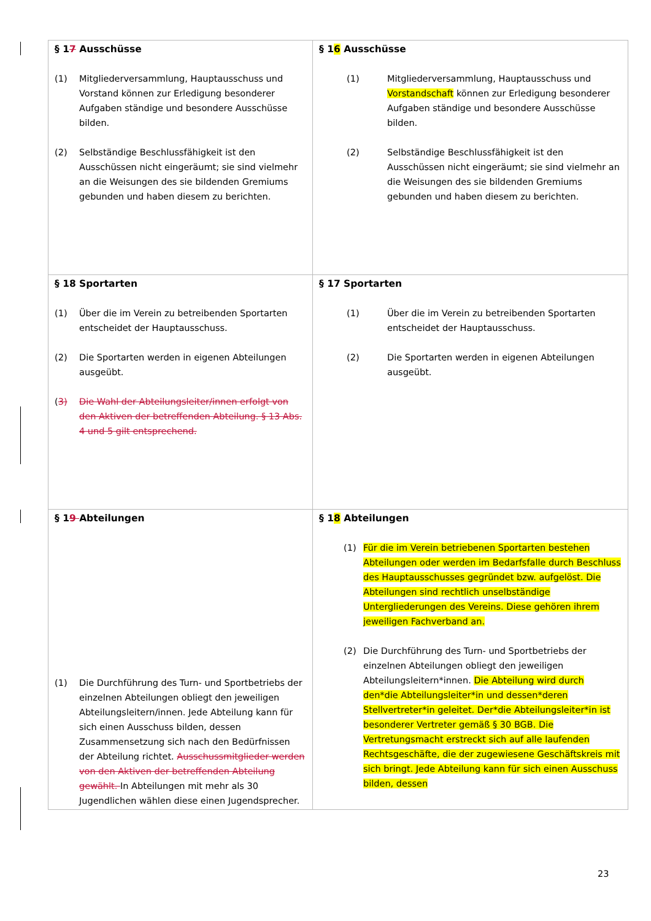| § 1 7 Ausschüsse (1) Mitgliederversammlung, Hauptausschuss und Vorstand können zur Erledigung besonderer Aufgaben ständige und besondere Ausschüsse bilden. (2) Selbständige Beschlussfähigkeit ist den Ausschüssen nicht eingeräumt; sie sind vielmehr an die Weisungen des sie bildenden Gremiums gebunden und haben diesem zu berichten. | § 1 6 Ausschüsse (1) Mitgliederversammlung, Hauptausschuss und Vorstandschaft können zur Erledigung besonderer Aufgaben ständige und besondere Ausschüsse bilden. (2) Selbständige Beschlussfähigkeit ist den Ausschüssen nicht eingeräumt; sie sind vielmehr an die Weisungen des sie bildenden Gremiums gebunden und haben diesem zu berichten. |
| § 18 Sportarten (1) Über die im Verein zu betreibenden Sportarten entscheidet der Hauptausschuss. (2) Die Sportarten werden in eigenen Abteilungen ausgeübt. ( 3) Die Wahl der Abteilungsleiter/innen erfolgt von den Aktiven der betreffenden Abteilung. § 13 Abs. 4 und 5 gilt entsprechend. | § 17 Sportarten (1) Über die im Verein zu betreibenden Sportarten entscheidet der Hauptausschuss. (2) Die Sportarten werden in eigenen Abteilungen ausgeübt. |
| § 1 9 Abteilungen (1) Die Durchführung des Turn- und Sportbetriebs der einzelnen Abteilungen obliegt den jeweiligen Abteilungsleitern/innen. Jede Abteilung kann für sich einen Ausschuss bilden, dessen Zusammensetzung sich nach den Bedürfnissen der Abteilung richtet. Ausschussmitglieder werden von den Aktiven der betreffenden Abteilung gewählt. In Abteilungen mit mehr als 30 Jugendlichen wählen diese einen Jugendsprecher. | § 1 8 Abteilungen (1) Für die im Verein betriebenen Sportarten bestehen Abteilungen oder werden im Bedarfsfalle durch Beschluss des Hauptausschusses gegründet bzw. aufgelöst. Die Abteilungen sind rechtlich unselbständige Untergliederungen des Vereins. Diese gehören ihrem jeweiligen Fachverband an. (2) Die Durchführung des Turn- und Sportbetriebs der einzelnen Abteilungen obliegt den jeweiligen Abteilungsleitern*innen. Die Abteilung wird durch den*die Abteilungsleiter*in und dessen*deren Stellvertreter*in geleitet. Der*die Abteilungsleiter*in ist besonderer Vertreter gemäß § 30 BGB. Die Vertretungsmacht erstreckt sich auf alle laufenden Rechtsgeschäfte, die der zugewiesene Geschäftskreis mit sich bringt. Jede Abteilung kann für sich einen Ausschuss bilden, dessen |
23